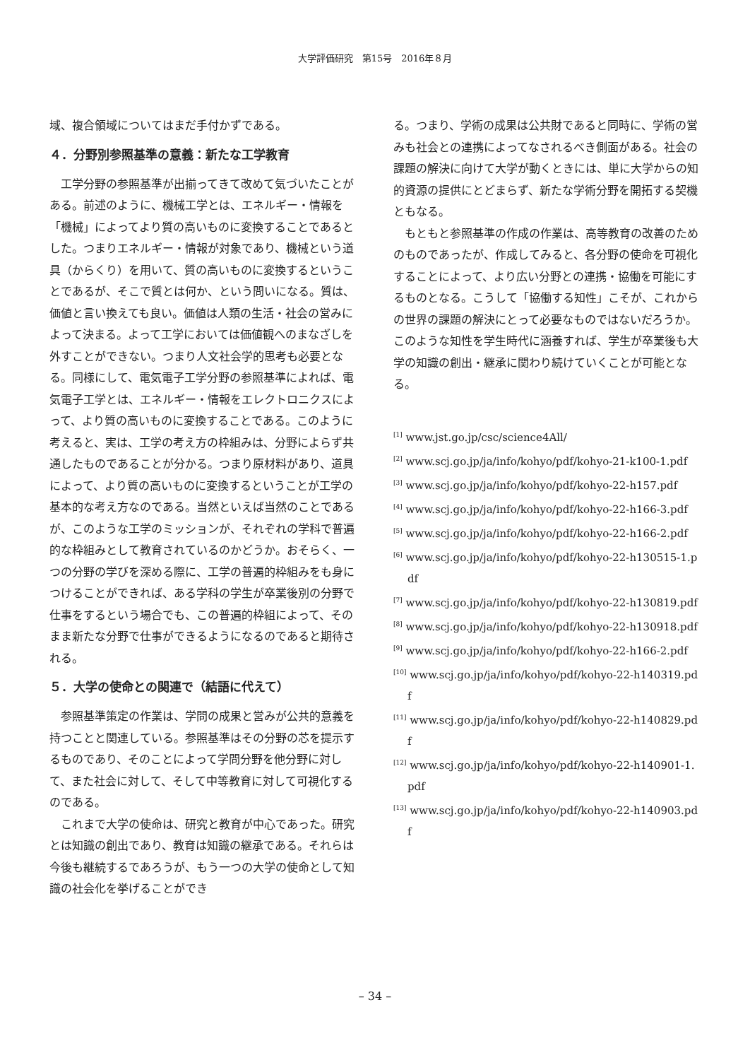大学評価研究　第15号　2016年８月
域、複合領域についてはまだ手付かずである。
４．分野別参照基準の意義：新たな工学教育
工学分野の参照基準が出揃ってきて改めて気づいたことがある。前述のように、機械工学とは、エネルギー・情報を「機械」によってより質の高いものに変換することであるとした。つまりエネルギー・情報が対象であり、機械という道具（からくり）を用いて、質の高いものに変換するということであるが、そこで質とは何か、という問いになる。質は、価値と言い換えても良い。価値は人類の生活・社会の営みによって決まる。よって工学においては価値観へのまなざしを外すことができない。つまり人文社会学的思考も必要となる。同様にして、電気電子工学分野の参照基準によれば、電気電子工学とは、エネルギー・情報をエレクトロニクスによって、より質の高いものに変換することである。このように考えると、実は、工学の考え方の枠組みは、分野によらず共通したものであることが分かる。つまり原材料があり、道具によって、より質の高いものに変換するということが工学の基本的な考え方なのである。当然といえば当然のことであるが、このような工学のミッションが、それぞれの学科で普遍的な枠組みとして教育されているのかどうか。おそらく、一つの分野の学びを深める際に、工学の普遍的枠組みをも身につけることができれば、ある学科の学生が卒業後別の分野で仕事をするという場合でも、この普遍的枠組によって、そのまま新たな分野で仕事ができるようになるのであると期待される。
５．大学の使命との関連で（結語に代えて）
参照基準策定の作業は、学問の成果と営みが公共的意義を持つことと関連している。参照基準はその分野の芯を提示するものであり、そのことによって学問分野を他分野に対して、また社会に対して、そして中等教育に対して可視化するのである。
これまで大学の使命は、研究と教育が中心であった。研究とは知識の創出であり、教育は知識の継承である。それらは今後も継続するであろうが、もう一つの大学の使命として知識の社会化を挙げることができ
る。つまり、学術の成果は公共財であると同時に、学術の営みも社会との連携によってなされるべき側面がある。社会の課題の解決に向けて大学が動くときには、単に大学からの知的資源の提供にとどまらず、新たな学術分野を開拓する契機ともなる。
もともと参照基準の作成の作業は、高等教育の改善のためのものであったが、作成してみると、各分野の使命を可視化することによって、より広い分野との連携・協働を可能にするものとなる。こうして「協働する知性」こそが、これからの世界の課題の解決にとって必要なものではないだろうか。このような知性を学生時代に涵養すれば、学生が卒業後も大学の知識の創出・継承に関わり続けていくことが可能となる。
<sup>[1]</sup> www.jst.go.jp/csc/science4All/
<sup>[2]</sup> www.scj.go.jp/ja/info/kohyo/pdf/kohyo-21-k100-1.pdf
<sup>[3]</sup> www.scj.go.jp/ja/info/kohyo/pdf/kohyo-22-h157.pdf
<sup>[4]</sup> www.scj.go.jp/ja/info/kohyo/pdf/kohyo-22-h166-3.pdf
<sup>[5]</sup> www.scj.go.jp/ja/info/kohyo/pdf/kohyo-22-h166-2.pdf
<sup>[6]</sup> www.scj.go.jp/ja/info/kohyo/pdf/kohyo-22-h130515-1.pdf
<sup>[7]</sup> www.scj.go.jp/ja/info/kohyo/pdf/kohyo-22-h130819.pdf
<sup>[8]</sup> www.scj.go.jp/ja/info/kohyo/pdf/kohyo-22-h130918.pdf
<sup>[9]</sup> www.scj.go.jp/ja/info/kohyo/pdf/kohyo-22-h166-2.pdf
<sup>[10]</sup> www.scj.go.jp/ja/info/kohyo/pdf/kohyo-22-h140319.pdf
<sup>[11]</sup> www.scj.go.jp/ja/info/kohyo/pdf/kohyo-22-h140829.pdf
<sup>[12]</sup> www.scj.go.jp/ja/info/kohyo/pdf/kohyo-22-h140901-1.pdf
<sup>[13]</sup> www.scj.go.jp/ja/info/kohyo/pdf/kohyo-22-h140903.pdf
– 34 –